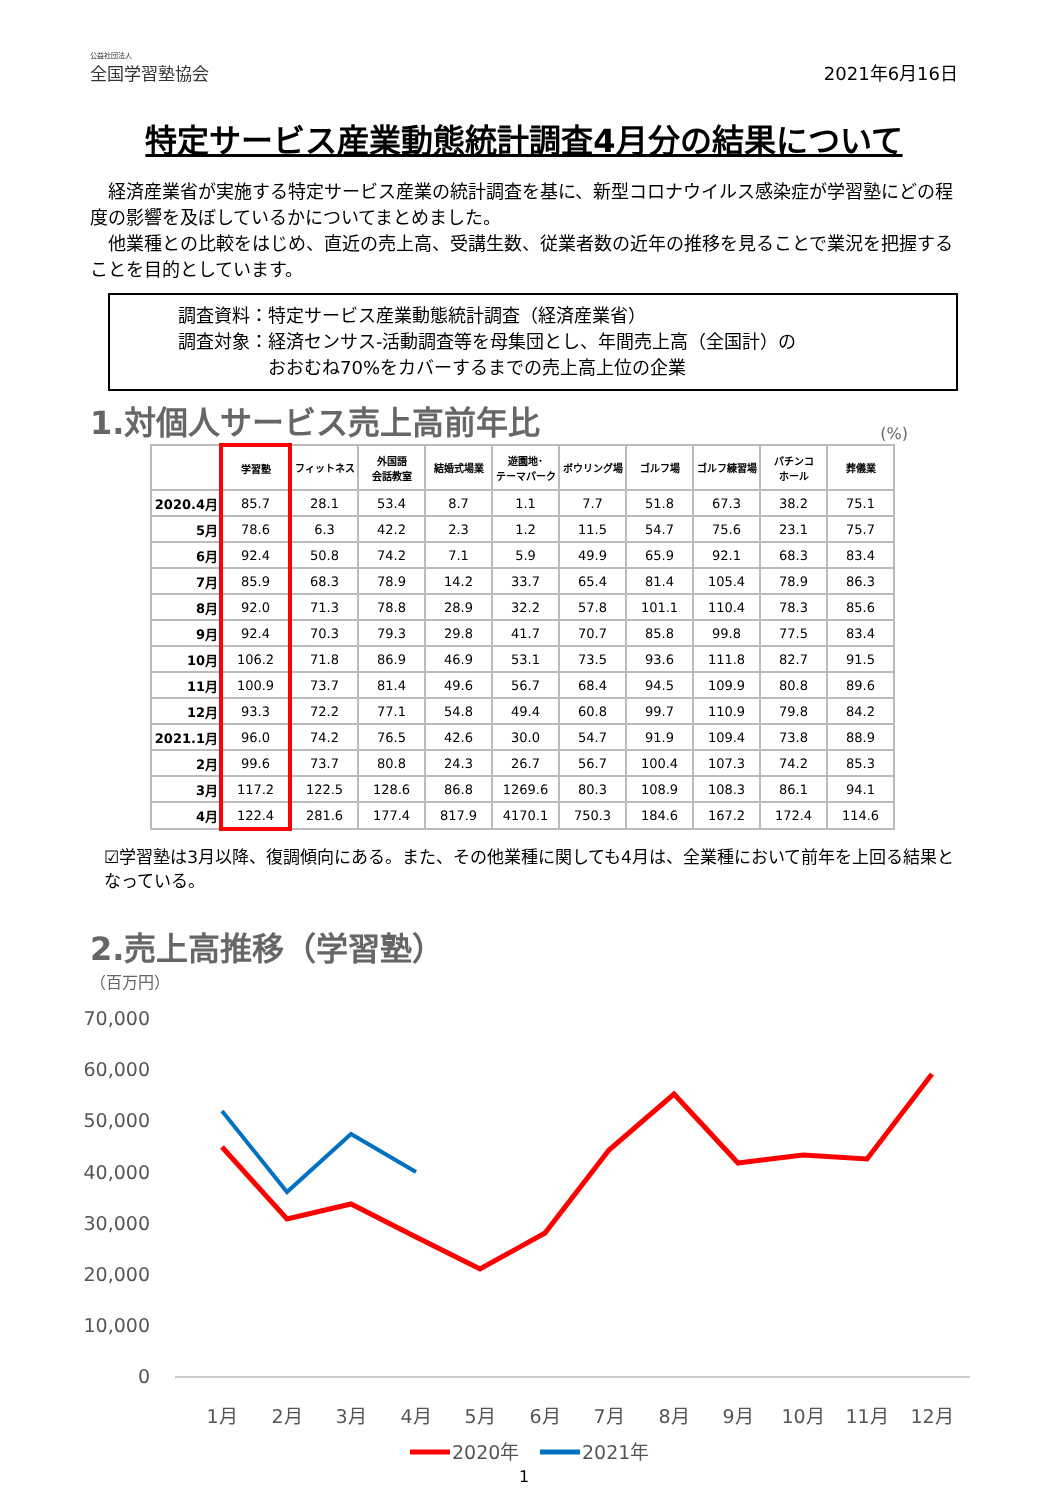公益社団法人
全国学習塾協会
2021年6月16日
特定サービス産業動態統計調査4月分の結果について
　経済産業省が実施する特定サービス産業の統計調査を基に、新型コロナウイルス感染症が学習塾にどの程度の影響を及ぼしているかについてまとめました。
　他業種との比較をはじめ、直近の売上高、受講生数、従業者数の近年の推移を見ることで業況を把握することを目的としています。
調査資料：特定サービス産業動態統計調査（経済産業省）
調査対象：経済センサス‐活動調査等を母集団とし、年間売上高（全国計）の
　　　　　おおむね70%をカバーするまでの売上高上位の企業
1.対個人サービス売上高前年比
(%)
| | 学習塾 | フィットネス | 外国語 会話教室 | 結婚式場業 | 遊園地･ テーマパーク | ボウリング場 | ゴルフ場 | ゴルフ練習場 | パチンコ ホール | 葬儀業 |
| --- | --- | --- | --- | --- | --- | --- | --- | --- | --- | --- |
| 2020.4月 | 85.7 | 28.1 | 53.4 | 8.7 | 1.1 | 7.7 | 51.8 | 67.3 | 38.2 | 75.1 |
| 5月 | 78.6 | 6.3 | 42.2 | 2.3 | 1.2 | 11.5 | 54.7 | 75.6 | 23.1 | 75.7 |
| 6月 | 92.4 | 50.8 | 74.2 | 7.1 | 5.9 | 49.9 | 65.9 | 92.1 | 68.3 | 83.4 |
| 7月 | 85.9 | 68.3 | 78.9 | 14.2 | 33.7 | 65.4 | 81.4 | 105.4 | 78.9 | 86.3 |
| 8月 | 92.0 | 71.3 | 78.8 | 28.9 | 32.2 | 57.8 | 101.1 | 110.4 | 78.3 | 85.6 |
| 9月 | 92.4 | 70.3 | 79.3 | 29.8 | 41.7 | 70.7 | 85.8 | 99.8 | 77.5 | 83.4 |
| 10月 | 106.2 | 71.8 | 86.9 | 46.9 | 53.1 | 73.5 | 93.6 | 111.8 | 82.7 | 91.5 |
| 11月 | 100.9 | 73.7 | 81.4 | 49.6 | 56.7 | 68.4 | 94.5 | 109.9 | 80.8 | 89.6 |
| 12月 | 93.3 | 72.2 | 77.1 | 54.8 | 49.4 | 60.8 | 99.7 | 110.9 | 79.8 | 84.2 |
| 2021.1月 | 96.0 | 74.2 | 76.5 | 42.6 | 30.0 | 54.7 | 91.9 | 109.4 | 73.8 | 88.9 |
| 2月 | 99.6 | 73.7 | 80.8 | 24.3 | 26.7 | 56.7 | 100.4 | 107.3 | 74.2 | 85.3 |
| 3月 | 117.2 | 122.5 | 128.6 | 86.8 | 1269.6 | 80.3 | 108.9 | 108.3 | 86.1 | 94.1 |
| 4月 | 122.4 | 281.6 | 177.4 | 817.9 | 4170.1 | 750.3 | 184.6 | 167.2 | 172.4 | 114.6 |
☑学習塾は3月以降、復調傾向にある。また、その他業種に関しても4月は、全業種において前年を上回る結果となっている。
2.売上高推移（学習塾）
（百万円）
70,000
60,000
50,000
40,000
30,000
20,000
10,000
0
1月
2月
3月
4月
5月
6月
7月
8月
9月
10月
11月
12月
2020年
2021年
1